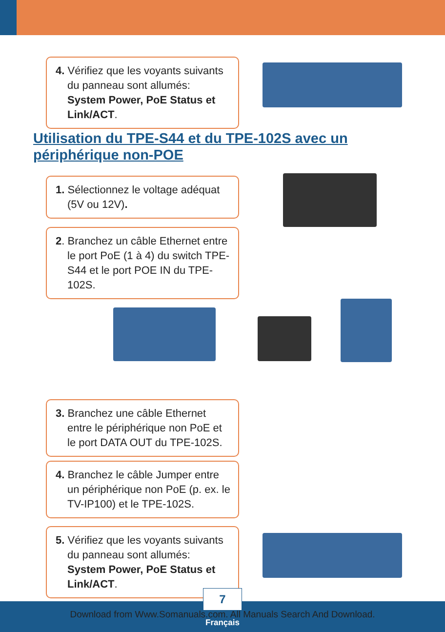4. Vérifiez que les voyants suivants du panneau sont allumés: System Power, PoE Status et Link/ACT.
Utilisation du TPE-S44 et du TPE-102S avec un périphérique non-POE
1. Sélectionnez le voltage adéquat (5V ou 12V).
2. Branchez un câble Ethernet entre le port PoE (1 à 4) du switch TPE-S44 et le port POE IN du TPE-102S.
3. Branchez une câble Ethernet entre le périphérique non PoE et le port DATA OUT du TPE-102S.
4. Branchez le câble Jumper entre un périphérique non PoE (p. ex. le TV-IP100) et le TPE-102S.
5. Vérifiez que les voyants suivants du panneau sont allumés: System Power, PoE Status et Link/ACT.
7
Download from Www.Somanuals.com. All Manuals Search And Download.
Français